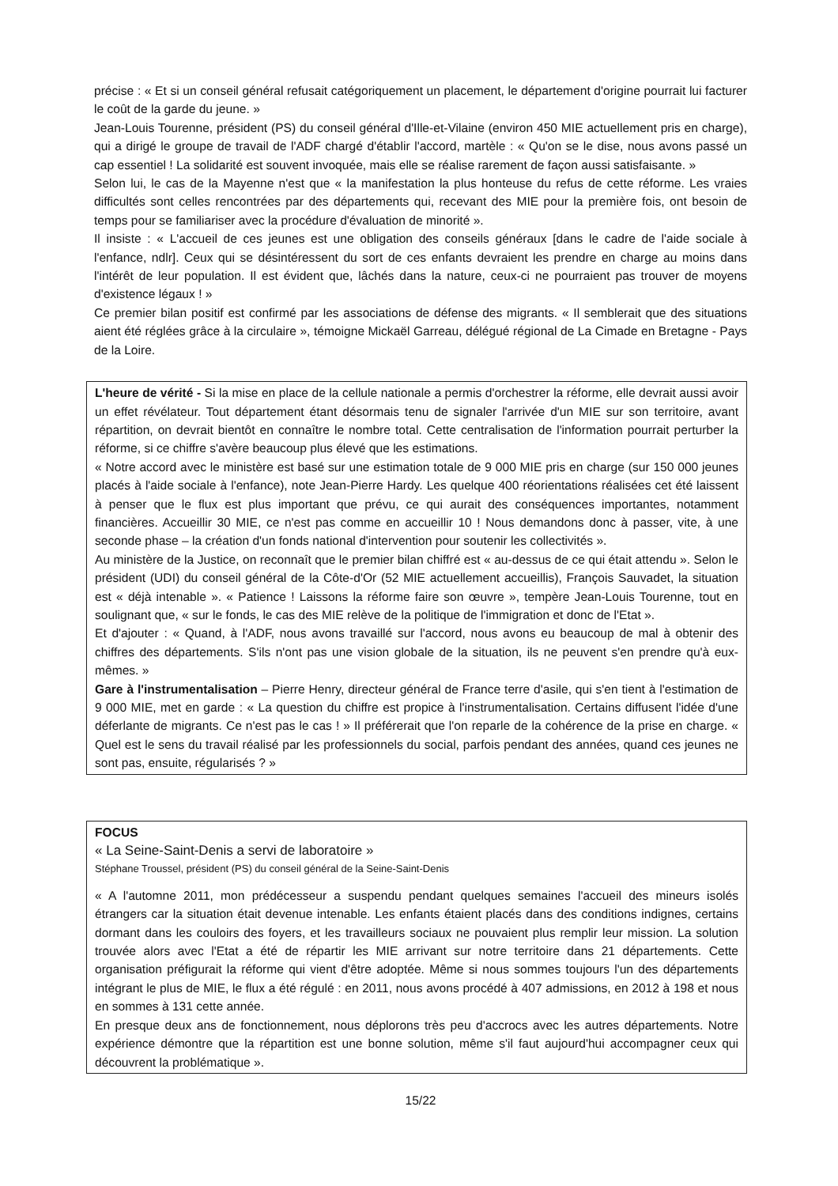précise : « Et si un conseil général refusait catégoriquement un placement, le département d'origine pourrait lui facturer le coût de la garde du jeune. »
Jean-Louis Tourenne, président (PS) du conseil général d'Ille-et-Vilaine (environ 450 MIE actuellement pris en charge), qui a dirigé le groupe de travail de l'ADF chargé d'établir l'accord, martèle : « Qu'on se le dise, nous avons passé un cap essentiel ! La solidarité est souvent invoquée, mais elle se réalise rarement de façon aussi satisfaisante. »
Selon lui, le cas de la Mayenne n'est que « la manifestation la plus honteuse du refus de cette réforme. Les vraies difficultés sont celles rencontrées par des départements qui, recevant des MIE pour la première fois, ont besoin de temps pour se familiariser avec la procédure d'évaluation de minorité ».
Il insiste : « L'accueil de ces jeunes est une obligation des conseils généraux [dans le cadre de l'aide sociale à l'enfance, ndlr]. Ceux qui se désintéressent du sort de ces enfants devraient les prendre en charge au moins dans l'intérêt de leur population. Il est évident que, lâchés dans la nature, ceux-ci ne pourraient pas trouver de moyens d'existence légaux ! »
Ce premier bilan positif est confirmé par les associations de défense des migrants. « Il semblerait que des situations aient été réglées grâce à la circulaire », témoigne Mickaël Garreau, délégué régional de La Cimade en Bretagne - Pays de la Loire.
L'heure de vérité - Si la mise en place de la cellule nationale a permis d'orchestrer la réforme, elle devrait aussi avoir un effet révélateur. Tout département étant désormais tenu de signaler l'arrivée d'un MIE sur son territoire, avant répartition, on devrait bientôt en connaître le nombre total. Cette centralisation de l'information pourrait perturber la réforme, si ce chiffre s'avère beaucoup plus élevé que les estimations.
« Notre accord avec le ministère est basé sur une estimation totale de 9 000 MIE pris en charge (sur 150 000 jeunes placés à l'aide sociale à l'enfance), note Jean-Pierre Hardy. Les quelque 400 réorientations réalisées cet été laissent à penser que le flux est plus important que prévu, ce qui aurait des conséquences importantes, notamment financières. Accueillir 30 MIE, ce n'est pas comme en accueillir 10 ! Nous demandons donc à passer, vite, à une seconde phase – la création d'un fonds national d'intervention pour soutenir les collectivités ».
Au ministère de la Justice, on reconnaît que le premier bilan chiffré est « au-dessus de ce qui était attendu ». Selon le président (UDI) du conseil général de la Côte-d'Or (52 MIE actuellement accueillis), François Sauvadet, la situation est « déjà intenable ». « Patience ! Laissons la réforme faire son œuvre », tempère Jean-Louis Tourenne, tout en soulignant que, « sur le fonds, le cas des MIE relève de la politique de l'immigration et donc de l'Etat ».
Et d'ajouter : « Quand, à l'ADF, nous avons travaillé sur l'accord, nous avons eu beaucoup de mal à obtenir des chiffres des départements. S'ils n'ont pas une vision globale de la situation, ils ne peuvent s'en prendre qu'à eux-mêmes. »
Gare à l'instrumentalisation – Pierre Henry, directeur général de France terre d'asile, qui s'en tient à l'estimation de 9 000 MIE, met en garde : « La question du chiffre est propice à l'instrumentalisation. Certains diffusent l'idée d'une déferlante de migrants. Ce n'est pas le cas ! » Il préférerait que l'on reparle de la cohérence de la prise en charge. « Quel est le sens du travail réalisé par les professionnels du social, parfois pendant des années, quand ces jeunes ne sont pas, ensuite, régularisés ? »
FOCUS
« La Seine-Saint-Denis a servi de laboratoire »
Stéphane Troussel, président (PS) du conseil général de la Seine-Saint-Denis
« A l'automne 2011, mon prédécesseur a suspendu pendant quelques semaines l'accueil des mineurs isolés étrangers car la situation était devenue intenable. Les enfants étaient placés dans des conditions indignes, certains dormant dans les couloirs des foyers, et les travailleurs sociaux ne pouvaient plus remplir leur mission. La solution trouvée alors avec l'Etat a été de répartir les MIE arrivant sur notre territoire dans 21 départements. Cette organisation préfigurait la réforme qui vient d'être adoptée. Même si nous sommes toujours l'un des départements intégrant le plus de MIE, le flux a été régulé : en 2011, nous avons procédé à 407 admissions, en 2012 à 198 et nous en sommes à 131 cette année.
En presque deux ans de fonctionnement, nous déplorons très peu d'accrocs avec les autres départements. Notre expérience démontre que la répartition est une bonne solution, même s'il faut aujourd'hui accompagner ceux qui découvrent la problématique ».
15/22